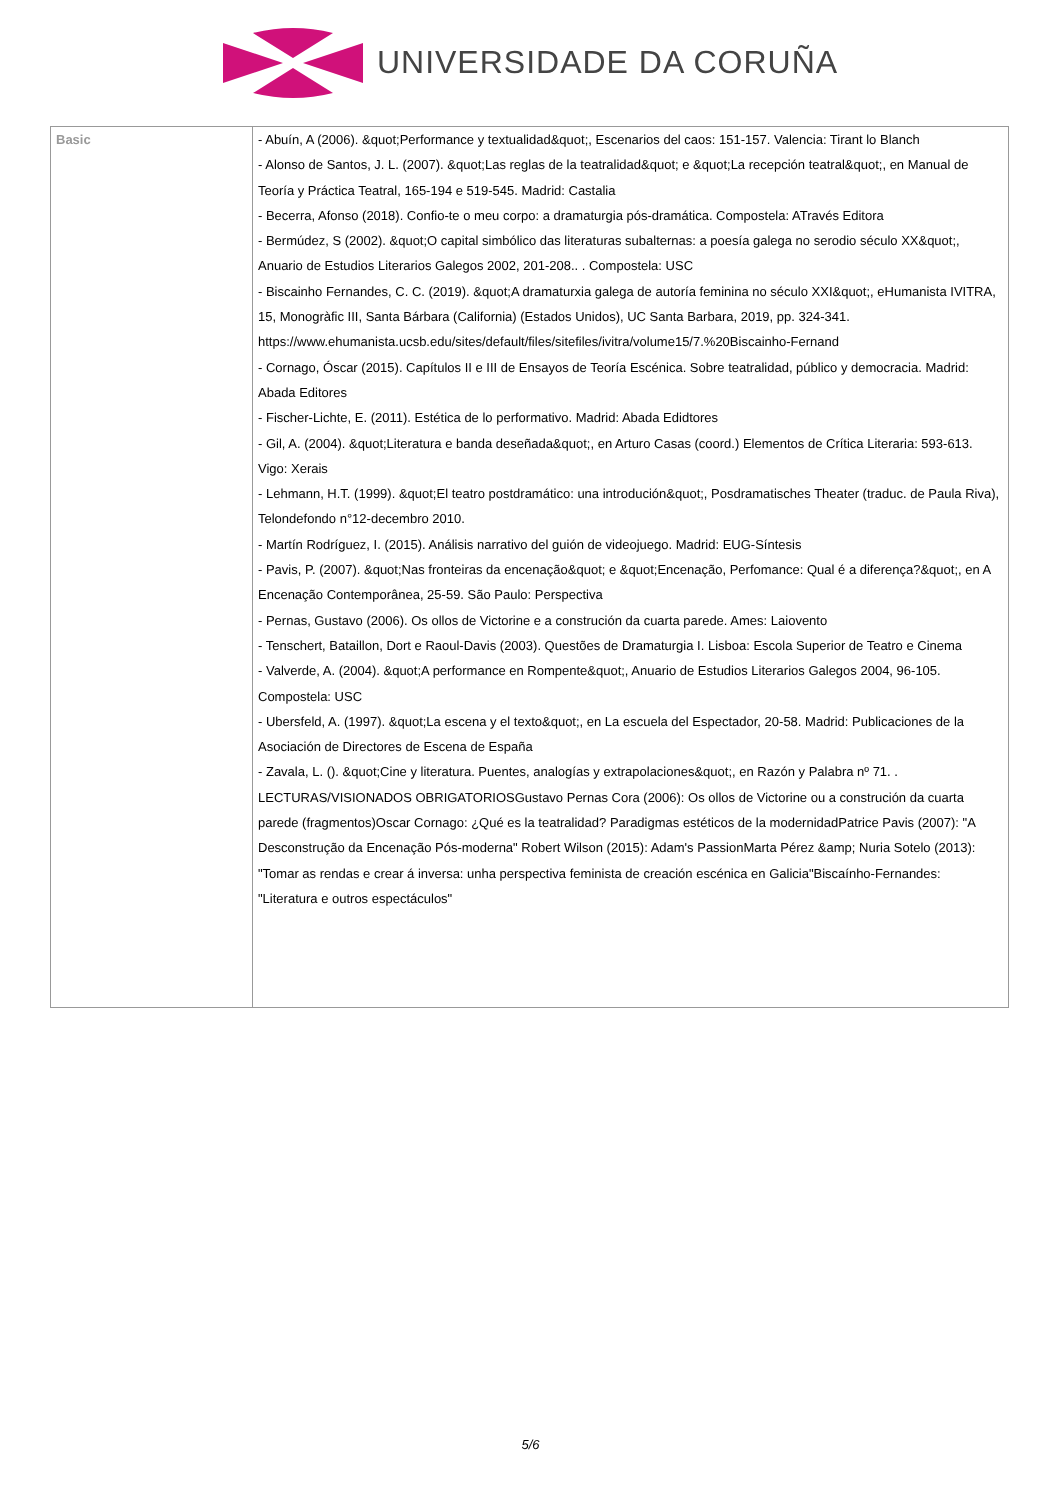UNIVERSIDADE DA CORUÑA
| Basic | - Abuín, A (2006). &quot;Performance y textualidad&quot;, Escenarios del caos: 151-157. Valencia: Tirant lo Blanch - Alonso de Santos, J. L. (2007). &quot;Las reglas de la teatralidad&quot; e &quot;La recepción teatral&quot;, en Manual de Teoría y Práctica Teatral, 165-194 e 519-545. Madrid: Castalia - Becerra, Afonso (2018). Confio-te o meu corpo: a dramaturgia pós-dramática. Compostela: ATravés Editora - Bermúdez, S (2002). &quot;O capital simbólico das literaturas subalternas: a poesía galega no serodio século XX&quot;, Anuario de Estudios Literarios Galegos 2002, 201-208.. . Compostela: USC - Biscainho Fernandes, C. C. (2019). &quot;A dramaturxia galega de autoría feminina no século XXI&quot;, eHumanista IVITRA, 15, Monogràfic III, Santa Bárbara (California) (Estados Unidos), UC Santa Barbara, 2019, pp. 324-341. https://www.ehumanista.ucsb.edu/sites/default/files/sitefiles/ivitra/volume15/7.%20Biscainho-Fernand - Cornago, Óscar (2015). Capítulos II e III de Ensayos de Teoría Escénica. Sobre teatralidad, público y democracia. Madrid: Abada Editores - Fischer-Lichte, E. (2011). Estética de lo performativo. Madrid: Abada Edidtores - Gil, A. (2004). &quot;Literatura e banda deseñada&quot;, en Arturo Casas (coord.) Elementos de Crítica Literaria: 593-613. Vigo: Xerais - Lehmann, H.T. (1999). &quot;El teatro postdramático: una introdución&quot;, Posdramatisches Theater (traduc. de Paula Riva), Telondefondo n°12-decembro 2010. - Martín Rodríguez, I. (2015). Análisis narrativo del guión de videojuego. Madrid: EUG-Síntesis - Pavis, P. (2007). &quot;Nas fronteiras da encenação&quot; e &quot;Encenação, Perfomance: Qual é a diferença?&quot;, en A Encenação Contemporânea, 25-59. São Paulo: Perspectiva - Pernas, Gustavo (2006). Os ollos de Victorine e a construción da cuarta parede. Ames: Laiovento - Tenschert, Bataillon, Dort e Raoul-Davis (2003). Questões de Dramaturgia I. Lisboa: Escola Superior de Teatro e Cinema - Valverde, A. (2004). &quot;A performance en Rompente&quot;, Anuario de Estudios Literarios Galegos 2004, 96-105. Compostela: USC - Ubersfeld, A. (1997). &quot;La escena y el texto&quot;, en La escuela del Espectador, 20-58. Madrid: Publicaciones de la Asociación de Directores de Escena de España - Zavala, L. (). &quot;Cine y literatura. Puentes, analogías y extrapolaciones&quot;, en Razón y Palabra nº 71. . LECTURAS/VISIONADOS OBRIGATORIOSGustavo Pernas Cora (2006): Os ollos de Victorine ou a construción da cuarta parede (fragmentos)Oscar Cornago: ¿Qué es la teatralidad? Paradigmas estéticos de la modernidadPatrice Pavis (2007): "A Desconstrução da Encenação Pós-moderna" Robert Wilson (2015): Adam's PassionMarta Pérez &amp; Nuria Sotelo (2013): "Tomar as rendas e crear á inversa: unha perspectiva feminista de creación escénica en Galicia"Biscaínho-Fernandes: "Literatura e outros espectáculos" |
5/6